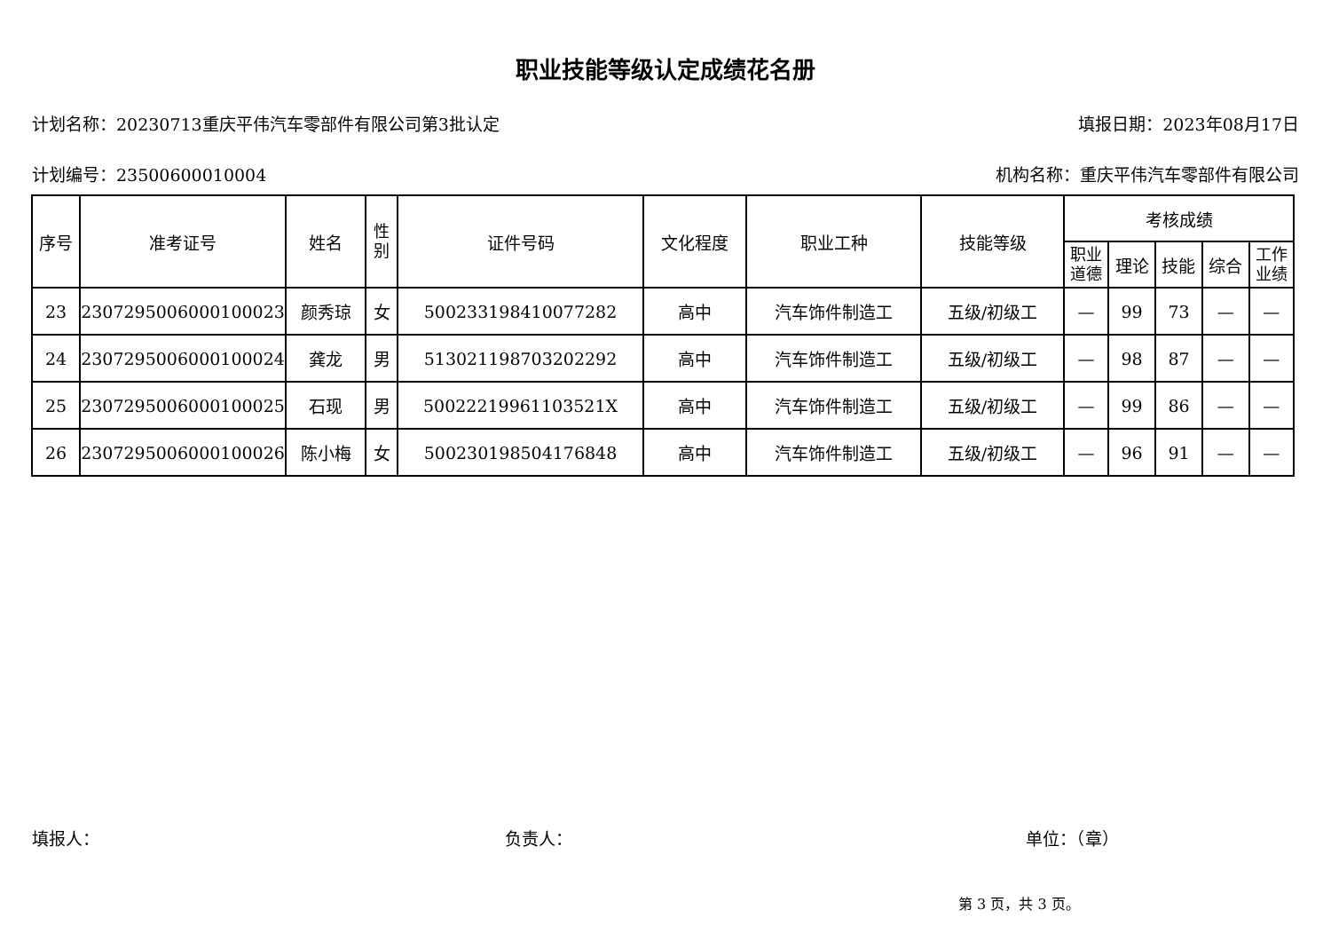职业技能等级认定成绩花名册
计划名称：20230713重庆平伟汽车零部件有限公司第3批认定 填报日期：2023年08月17日
计划编号：23500600010004 机构名称：重庆平伟汽车零部件有限公司
| 序号 | 准考证号 | 姓名 | 性 别 | 证件号码 | 文化程度 | 职业工种 | 技能等级 | 考核成绩 | | | | |
| --- | --- | --- | --- | --- | --- | --- | --- | --- | --- | --- | --- | --- |
| | | | | | | | | 职业 道德 | 理论 | 技能 | 综合 | 工作 业绩 |
| 23 | 2307295006000100023 | 颜秀琼 | 女 | 500233198410077282 | 高中 | 汽车饰件制造工 | 五级/初级工 | — | 99 | 73 | — | — |
| 24 | 2307295006000100024 | 龚龙 | 男 | 513021198703202292 | 高中 | 汽车饰件制造工 | 五级/初级工 | — | 98 | 87 | — | — |
| 25 | 2307295006000100025 | 石现 | 男 | 50022219961103521X | 高中 | 汽车饰件制造工 | 五级/初级工 | — | 99 | 86 | — | — |
| 26 | 2307295006000100026 | 陈小梅 | 女 | 500230198504176848 | 高中 | 汽车饰件制造工 | 五级/初级工 | — | 96 | 91 | — | — |
填报人： 负责人： 单位：（章）
第 3 页，共 3 页。